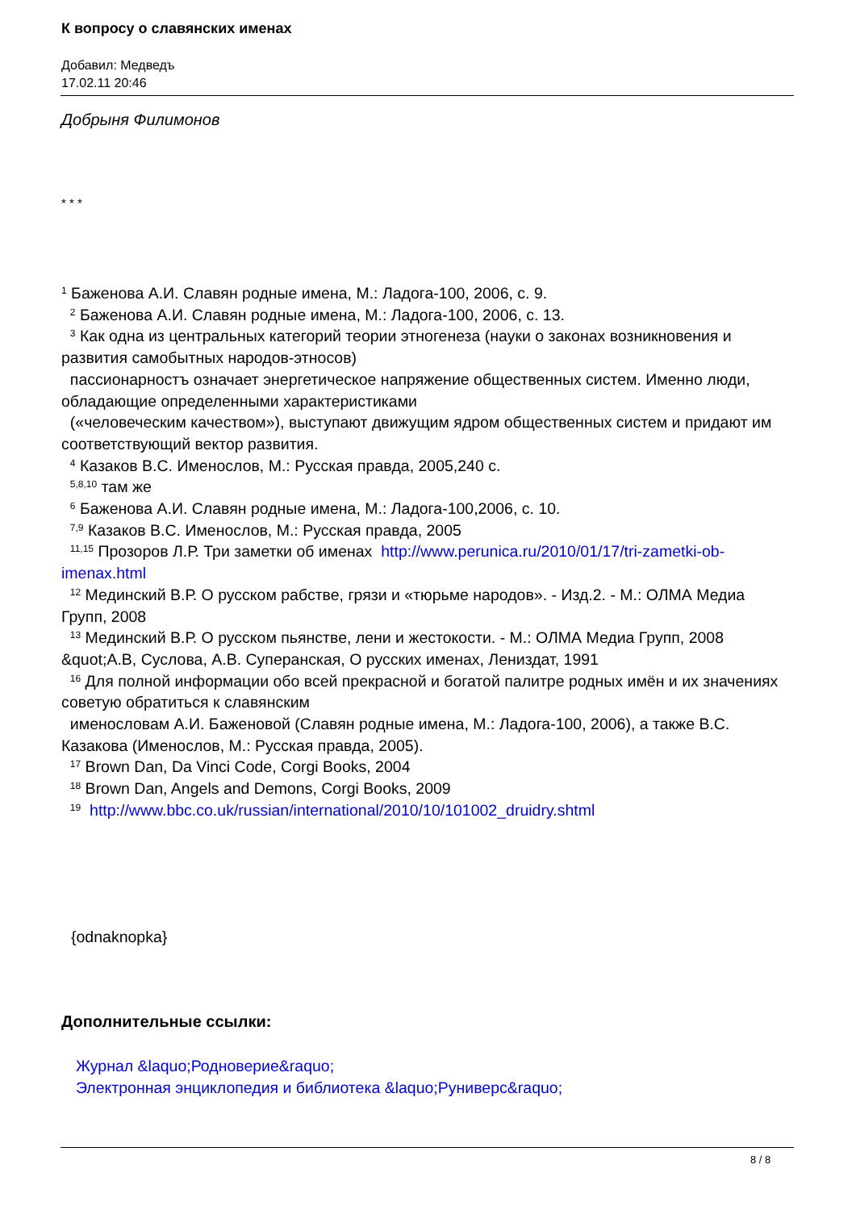К вопросу о славянских именах
Добавил: Медведъ
17.02.11 20:46
Добрыня Филимонов
* * *
<sup>1</sup> Баженова А.И. Славян родные имена, М.: Ладога-100, 2006, с. 9.
<sup>2</sup> Баженова А.И. Славян родные имена, М.: Ладога-100, 2006, с. 13.
<sup>3</sup> Как одна из центральных категорий теории этногенеза (науки о законах возникновения и развития самобытных народов-этносов)
пассионарностъ означает энергетическое напряжение общественных систем. Именно люди, обладающие определенными характеристиками
(«человеческим качеством»), выступают движущим ядром общественных систем и придают им соответствующий вектор развития.
<sup>4</sup> Казаков В.С. Именослов, М.: Русская правда, 2005,240 с.
<sup>5,8,10</sup> там же
<sup>6</sup> Баженова А.И. Славян родные имена, М.: Ладога-100,2006, с. 10.
<sup>7,9</sup> Казаков В.С. Именослов, М.: Русская правда, 2005
<sup>11,15</sup> Прозоров Л.Р. Три заметки об именах http://www.perunica.ru/2010/01/17/tri-zametki-ob-imenax.html
<sup>12</sup> Мединский В.Р. О русском рабстве, грязи и «тюрьме народов». - Изд.2. - М.: ОЛМА Медиа Групп, 2008
<sup>13</sup> Мединский В.Р. О русском пьянстве, лени и жестокости. - М.: ОЛМА Медиа Групп, 2008 &quot;А.В, Суслова, А.В. Суперанская, О русских именах, Лениздат, 1991
<sup>16</sup> Для полной информации обо всей прекрасной и богатой палитре родных имён и их значениях советую обратиться к славянским
именословам А.И. Баженовой (Славян родные имена, М.: Ладога-100, 2006), а также В.С. Казакова (Именослов, М.: Русская правда, 2005).
<sup>17</sup> Brown Dan, Da Vinci Code, Corgi Books, 2004
<sup>18</sup> Brown Dan, Angels and Demons, Corgi Books, 2009
<sup>19</sup> http://www.bbc.co.uk/russian/international/2010/10/101002_druidry.shtml
{odnaknopka}
Дополнительные ссылки:
Журнал &laquo;Родноверие&raquo;
Электронная энциклопедия и библиотека &laquo;Руниверс&raquo;
8 / 8